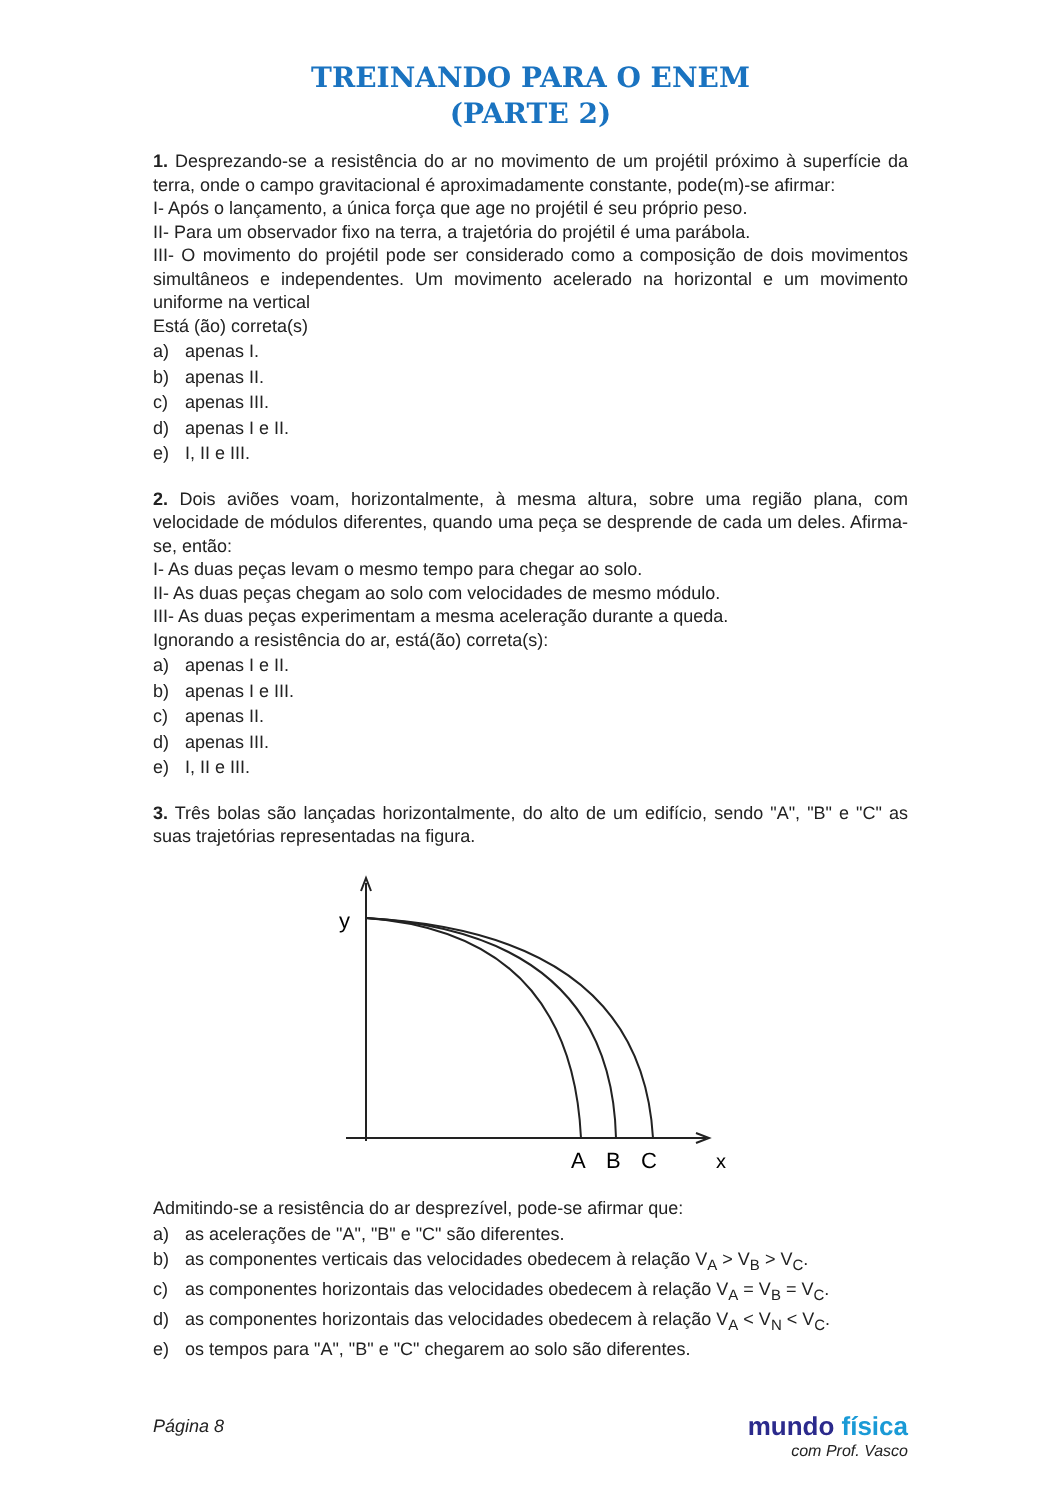TREINANDO PARA O ENEM
(PARTE 2)
1. Desprezando-se a resistência do ar no movimento de um projétil próximo à superfície da terra, onde o campo gravitacional é aproximadamente constante, pode(m)-se afirmar:
I- Após o lançamento, a única força que age no projétil é seu próprio peso.
II- Para um observador fixo na terra, a trajetória do projétil é uma parábola.
III- O movimento do projétil pode ser considerado como a composição de dois movimentos simultâneos e independentes. Um movimento acelerado na horizontal e um movimento uniforme na vertical
Está (ão) correta(s)
a) apenas I.
b) apenas II.
c) apenas III.
d) apenas I e II.
e) I, II e III.
2. Dois aviões voam, horizontalmente, à mesma altura, sobre uma região plana, com velocidade de módulos diferentes, quando uma peça se desprende de cada um deles. Afirma-se, então:
I- As duas peças levam o mesmo tempo para chegar ao solo.
II- As duas peças chegam ao solo com velocidades de mesmo módulo.
III- As duas peças experimentam a mesma aceleração durante a queda.
Ignorando a resistência do ar, está(ão) correta(s):
a) apenas I e II.
b) apenas I e III.
c) apenas II.
d) apenas III.
e) I, II e III.
3. Três bolas são lançadas horizontalmente, do alto de um edifício, sendo "A", "B" e "C" as suas trajetórias representadas na figura.
y
A
B
C
x
Admitindo-se a resistência do ar desprezível, pode-se afirmar que:
a) as acelerações de "A", "B" e "C" são diferentes.
b) as componentes verticais das velocidades obedecem à relação V<sub>A</sub> > V<sub>B</sub> > V<sub>C</sub>.
c) as componentes horizontais das velocidades obedecem à relação V<sub>A</sub> = V<sub>B</sub> = V<sub>C</sub>.
d) as componentes horizontais das velocidades obedecem à relação V<sub>A</sub> < V<sub>N</sub> < V<sub>C</sub>.
e) os tempos para "A", "B" e "C" chegarem ao solo são diferentes.
Página 8
mundo física
com Prof. Vasco